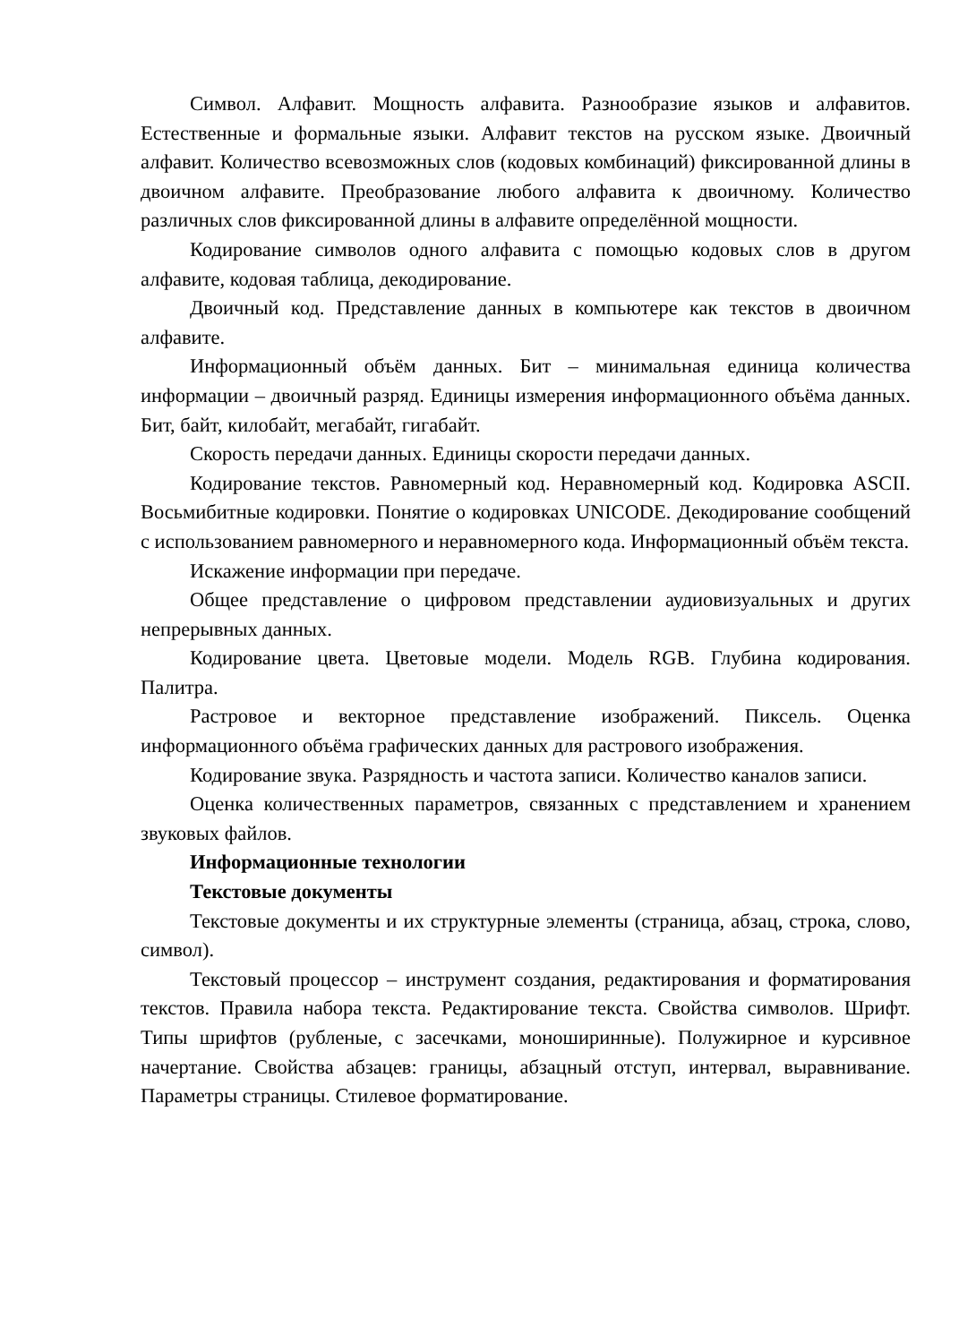Символ. Алфавит. Мощность алфавита. Разнообразие языков и алфавитов. Естественные и формальные языки. Алфавит текстов на русском языке. Двоичный алфавит. Количество всевозможных слов (кодовых комбинаций) фиксированной длины в двоичном алфавите. Преобразование любого алфавита к двоичному. Количество различных слов фиксированной длины в алфавите определённой мощности.
Кодирование символов одного алфавита с помощью кодовых слов в другом алфавите, кодовая таблица, декодирование.
Двоичный код. Представление данных в компьютере как текстов в двоичном алфавите.
Информационный объём данных. Бит – минимальная единица количества информации – двоичный разряд. Единицы измерения информационного объёма данных. Бит, байт, килобайт, мегабайт, гигабайт.
Скорость передачи данных. Единицы скорости передачи данных.
Кодирование текстов. Равномерный код. Неравномерный код. Кодировка ASCII. Восьмибитные кодировки. Понятие о кодировках UNICODE. Декодирование сообщений с использованием равномерного и неравномерного кода. Информационный объём текста.
Искажение информации при передаче.
Общее представление о цифровом представлении аудиовизуальных и других непрерывных данных.
Кодирование цвета. Цветовые модели. Модель RGB. Глубина кодирования. Палитра.
Растровое и векторное представление изображений. Пиксель. Оценка информационного объёма графических данных для растрового изображения.
Кодирование звука. Разрядность и частота записи. Количество каналов записи.
Оценка количественных параметров, связанных с представлением и хранением звуковых файлов.
Информационные технологии
Текстовые документы
Текстовые документы и их структурные элементы (страница, абзац, строка, слово, символ).
Текстовый процессор – инструмент создания, редактирования и форматирования текстов. Правила набора текста. Редактирование текста. Свойства символов. Шрифт. Типы шрифтов (рубленые, с засечками, моноширинные). Полужирное и курсивное начертание. Свойства абзацев: границы, абзацный отступ, интервал, выравнивание. Параметры страницы. Стилевое форматирование.